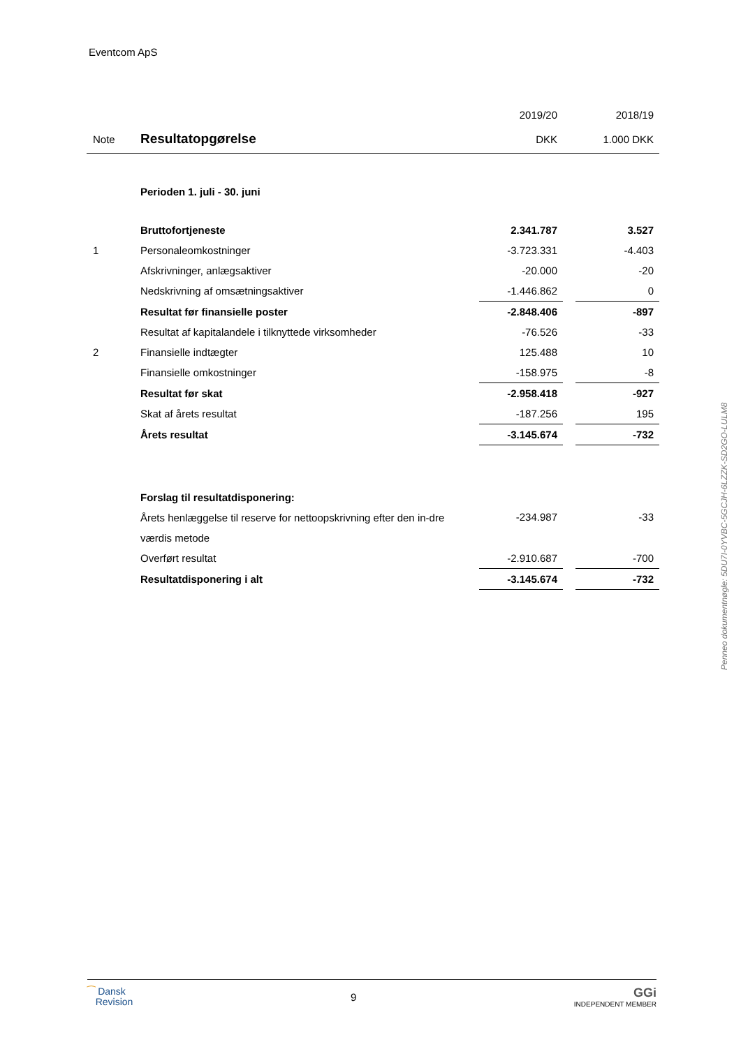Eventcom ApS
Penneo dokumentnøgle: 5DU7I-0YVBC-5GCJH-6LZZK-SD2GO-LULM8
| | | 2019/20 | | 2018/19 |
| Note | Resultatopgørelse | DKK | | 1.000 DKK |
| | Perioden 1. juli - 30. juni | | | |
| | Bruttofortjeneste | 2.341.787 | | 3.527 |
| 1 | Personaleomkostninger | -3.723.331 | | -4.403 |
| | Afskrivninger, anlægsaktiver | -20.000 | | -20 |
| | Nedskrivning af omsætningsaktiver | -1.446.862 | | 0 |
| | Resultat før finansielle poster | -2.848.406 | | -897 |
| | Resultat af kapitalandele i tilknyttede virksomheder | -76.526 | | -33 |
| 2 | Finansielle indtægter | 125.488 | | 10 |
| | Finansielle omkostninger | -158.975 | | -8 |
| | Resultat før skat | -2.958.418 | | -927 |
| | Skat af årets resultat | -187.256 | | 195 |
| | Årets resultat | -3.145.674 | | -732 |
| | Forslag til resultatdisponering: | | | |
| | Årets henlæggelse til reserve for nettoopskrivning efter den in-dre værdis metode | -234.987 | | -33 |
| | Overført resultat | -2.910.687 | | -700 |
| | Resultatdisponering i alt | -3.145.674 | | -732 |
⁀ Dansk
Revision
9
GGi
INDEPENDENT MEMBER